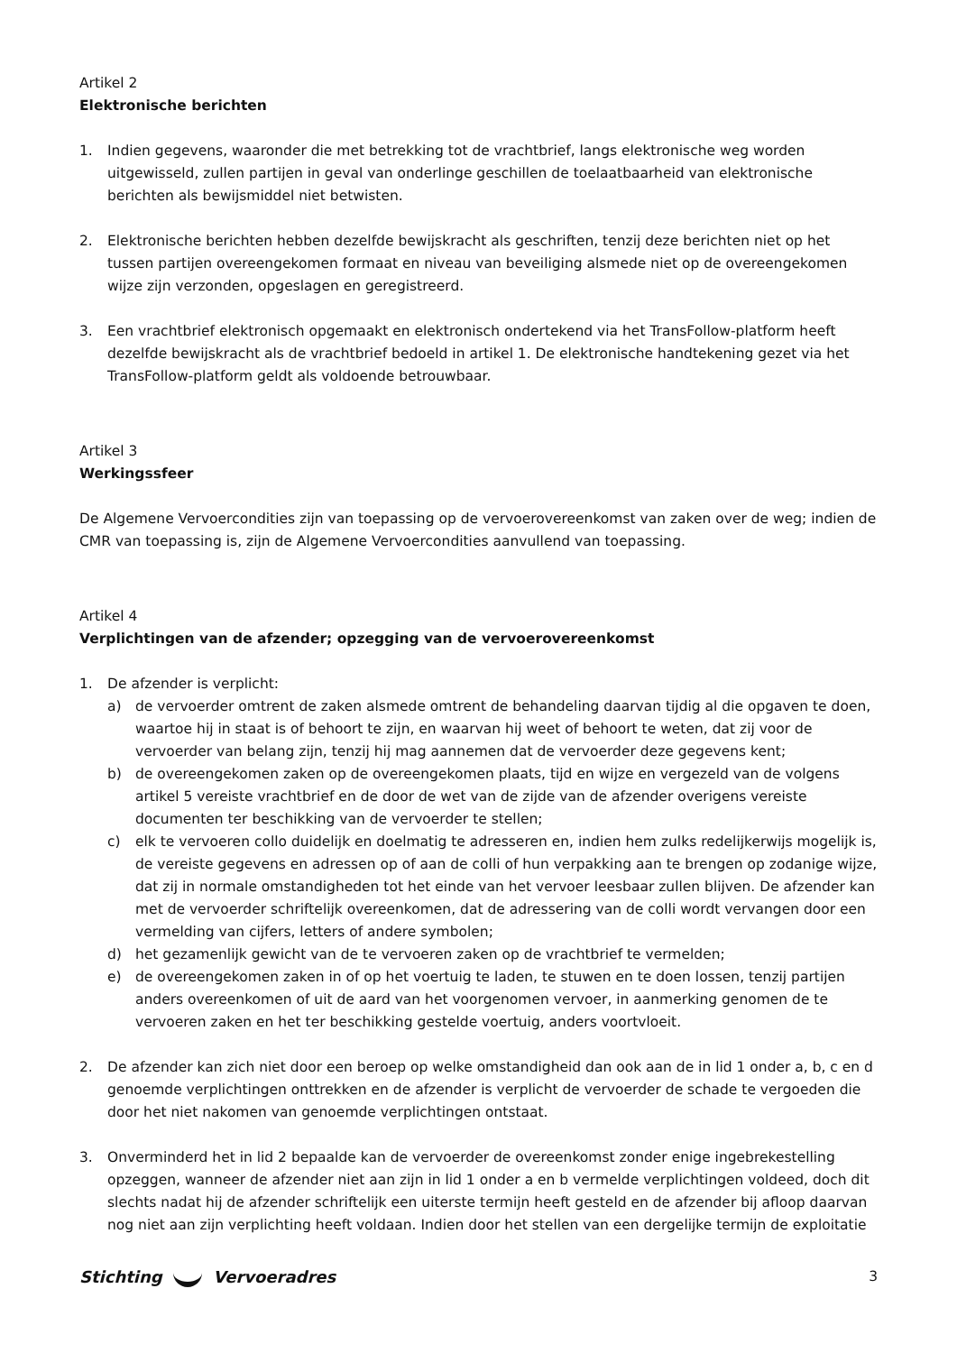Artikel 2
Elektronische berichten
1. Indien gegevens, waaronder die met betrekking tot de vrachtbrief, langs elektronische weg worden uitgewisseld, zullen partijen in geval van onderlinge geschillen de toelaatbaarheid van elektronische berichten als bewijsmiddel niet betwisten.
2. Elektronische berichten hebben dezelfde bewijskracht als geschriften, tenzij deze berichten niet op het tussen partijen overeengekomen formaat en niveau van beveiliging alsmede niet op de overeengekomen wijze zijn verzonden, opgeslagen en geregistreerd.
3. Een vrachtbrief elektronisch opgemaakt en elektronisch ondertekend via het TransFollow-platform heeft dezelfde bewijskracht als de vrachtbrief bedoeld in artikel 1. De elektronische handtekening gezet via het TransFollow-platform geldt als voldoende betrouwbaar.
Artikel 3
Werkingssfeer
De Algemene Vervoercondities zijn van toepassing op de vervoerovereenkomst van zaken over de weg; indien de CMR van toepassing is, zijn de Algemene Vervoercondities aanvullend van toepassing.
Artikel 4
Verplichtingen van de afzender; opzegging van de vervoerovereenkomst
1. De afzender is verplicht:
a) de vervoerder omtrent de zaken alsmede omtrent de behandeling daarvan tijdig al die opgaven te doen, waartoe hij in staat is of behoort te zijn, en waarvan hij weet of behoort te weten, dat zij voor de vervoerder van belang zijn, tenzij hij mag aannemen dat de vervoerder deze gegevens kent;
b) de overeengekomen zaken op de overeengekomen plaats, tijd en wijze en vergezeld van de volgens artikel 5 vereiste vrachtbrief en de door de wet van de zijde van de afzender overigens vereiste documenten ter beschikking van de vervoerder te stellen;
c) elk te vervoeren collo duidelijk en doelmatig te adresseren en, indien hem zulks redelijkerwijs mogelijk is, de vereiste gegevens en adressen op of aan de colli of hun verpakking aan te brengen op zodanige wijze, dat zij in normale omstandigheden tot het einde van het vervoer leesbaar zullen blijven. De afzender kan met de vervoerder schriftelijk overeenkomen, dat de adressering van de colli wordt vervangen door een vermelding van cijfers, letters of andere symbolen;
d) het gezamenlijk gewicht van de te vervoeren zaken op de vrachtbrief te vermelden;
e) de overeengekomen zaken in of op het voertuig te laden, te stuwen en te doen lossen, tenzij partijen anders overeenkomen of uit de aard van het voorgenomen vervoer, in aanmerking genomen de te vervoeren zaken en het ter beschikking gestelde voertuig, anders voortvloeit.
2. De afzender kan zich niet door een beroep op welke omstandigheid dan ook aan de in lid 1 onder a, b, c en d genoemde verplichtingen onttrekken en de afzender is verplicht de vervoerder de schade te vergoeden die door het niet nakomen van genoemde verplichtingen ontstaat.
3. Onverminderd het in lid 2 bepaalde kan de vervoerder de overeenkomst zonder enige ingebrekestelling opzeggen, wanneer de afzender niet aan zijn in lid 1 onder a en b vermelde verplichtingen voldeed, doch dit slechts nadat hij de afzender schriftelijk een uiterste termijn heeft gesteld en de afzender bij afloop daarvan nog niet aan zijn verplichting heeft voldaan. Indien door het stellen van een dergelijke termijn de exploitatie
Stichting Vervoeradres 3